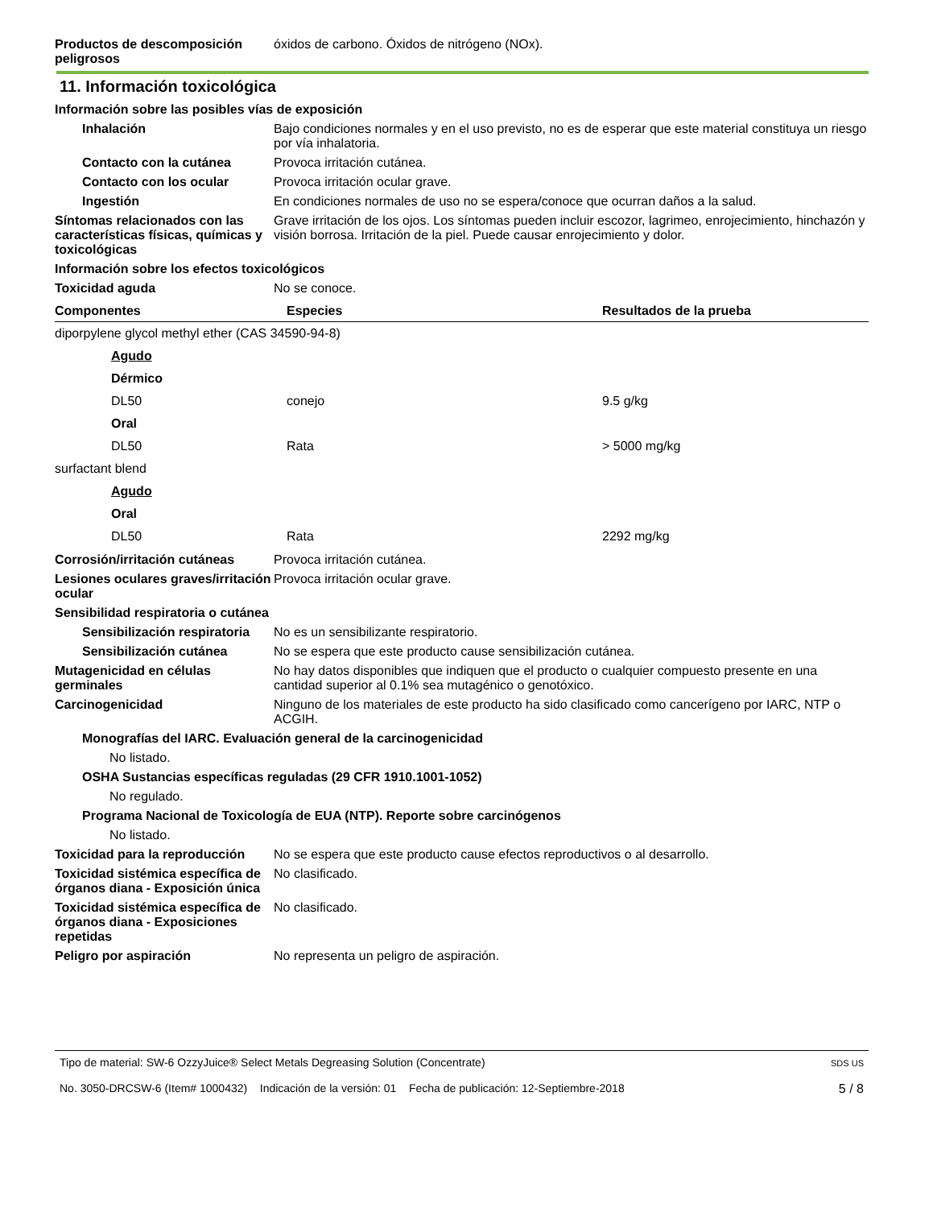Productos de descomposición peligrosos
óxidos de carbono. Óxidos de nitrógeno (NOx).
11. Información toxicológica
Información sobre las posibles vías de exposición
Inhalación Bajo condiciones normales y en el uso previsto, no es de esperar que este material constituya un riesgo por vía inhalatoria.
Contacto con la cutánea Provoca irritación cutánea.
Contacto con los ocular Provoca irritación ocular grave.
Ingestión En condiciones normales de uso no se espera/conoce que ocurran daños a la salud.
Síntomas relacionados con las características físicas, químicas y toxicológicas
Grave irritación de los ojos. Los síntomas pueden incluir escozor, lagrimeo, enrojecimiento, hinchazón y visión borrosa. Irritación de la piel. Puede causar enrojecimiento y dolor.
Información sobre los efectos toxicológicos
Toxicidad aguda No se conoce.
| Componentes | Especies | Resultados de la prueba |
| --- | --- | --- |
| diporpylene glycol methyl ether (CAS 34590-94-8) | | |
| Agudo | | |
| Dérmico | | |
| DL50 | conejo | 9.5 g/kg |
| Oral | | |
| DL50 | Rata | > 5000 mg/kg |
| surfactant blend | | |
| Agudo | | |
| Oral | | |
| DL50 | Rata | 2292 mg/kg |
Corrosión/irritación cutáneas
Provoca irritación cutánea.
Lesiones oculares graves/irritación ocular
Provoca irritación ocular grave.
Sensibilidad respiratoria o cutánea
Sensibilización respiratoria
No es un sensibilizante respiratorio.
Sensibilización cutánea No se espera que este producto cause sensibilización cutánea.
Mutagenicidad en células germinales
No hay datos disponibles que indiquen que el producto o cualquier compuesto presente en una cantidad superior al 0.1% sea mutagénico o genotóxico.
Carcinogenicidad Ninguno de los materiales de este producto ha sido clasificado como cancerígeno por IARC, NTP o ACGIH.
Monografías del IARC. Evaluación general de la carcinogenicidad
No listado.
OSHA Sustancias específicas reguladas (29 CFR 1910.1001-1052)
No regulado.
Programa Nacional de Toxicología de EUA (NTP). Reporte sobre carcinógenos
No listado.
Toxicidad para la reproducción
No se espera que este producto cause efectos reproductivos o al desarrollo.
Toxicidad sistémica específica de órganos diana - Exposición única
No clasificado.
Toxicidad sistémica específica de órganos diana - Exposiciones repetidas
No clasificado.
Peligro por aspiración No representa un peligro de aspiración.
Tipo de material: SW-6 OzzyJuice® Select Metals Degreasing Solution (Concentrate)
No. 3050-DRCSW-6 (Item# 1000432) Indicación de la versión: 01 Fecha de publicación: 12-Septiembre-2018
SDS US
5 / 8